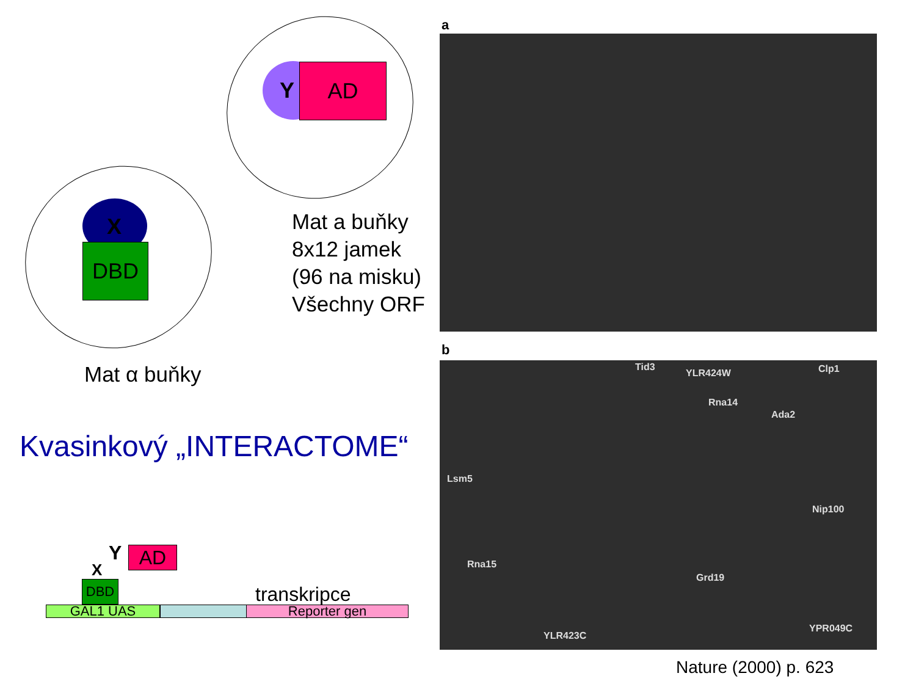DBD
X
AD
Y
Mat a buňky
8x12 jamek
(96 na misku)
Všechny ORF
Mat α buňky
Kvasinkový „INTERACTOME“
GAL1 UAS Reporter gen
DBD
AD
Y
X
transkripce
a
b
Tid3
YLR424W Clp1
Rna14
Ada2
Lsm5
Nip100
Rna15
Grd19
YPR049C
YLR423C
Nature (2000) p. 623